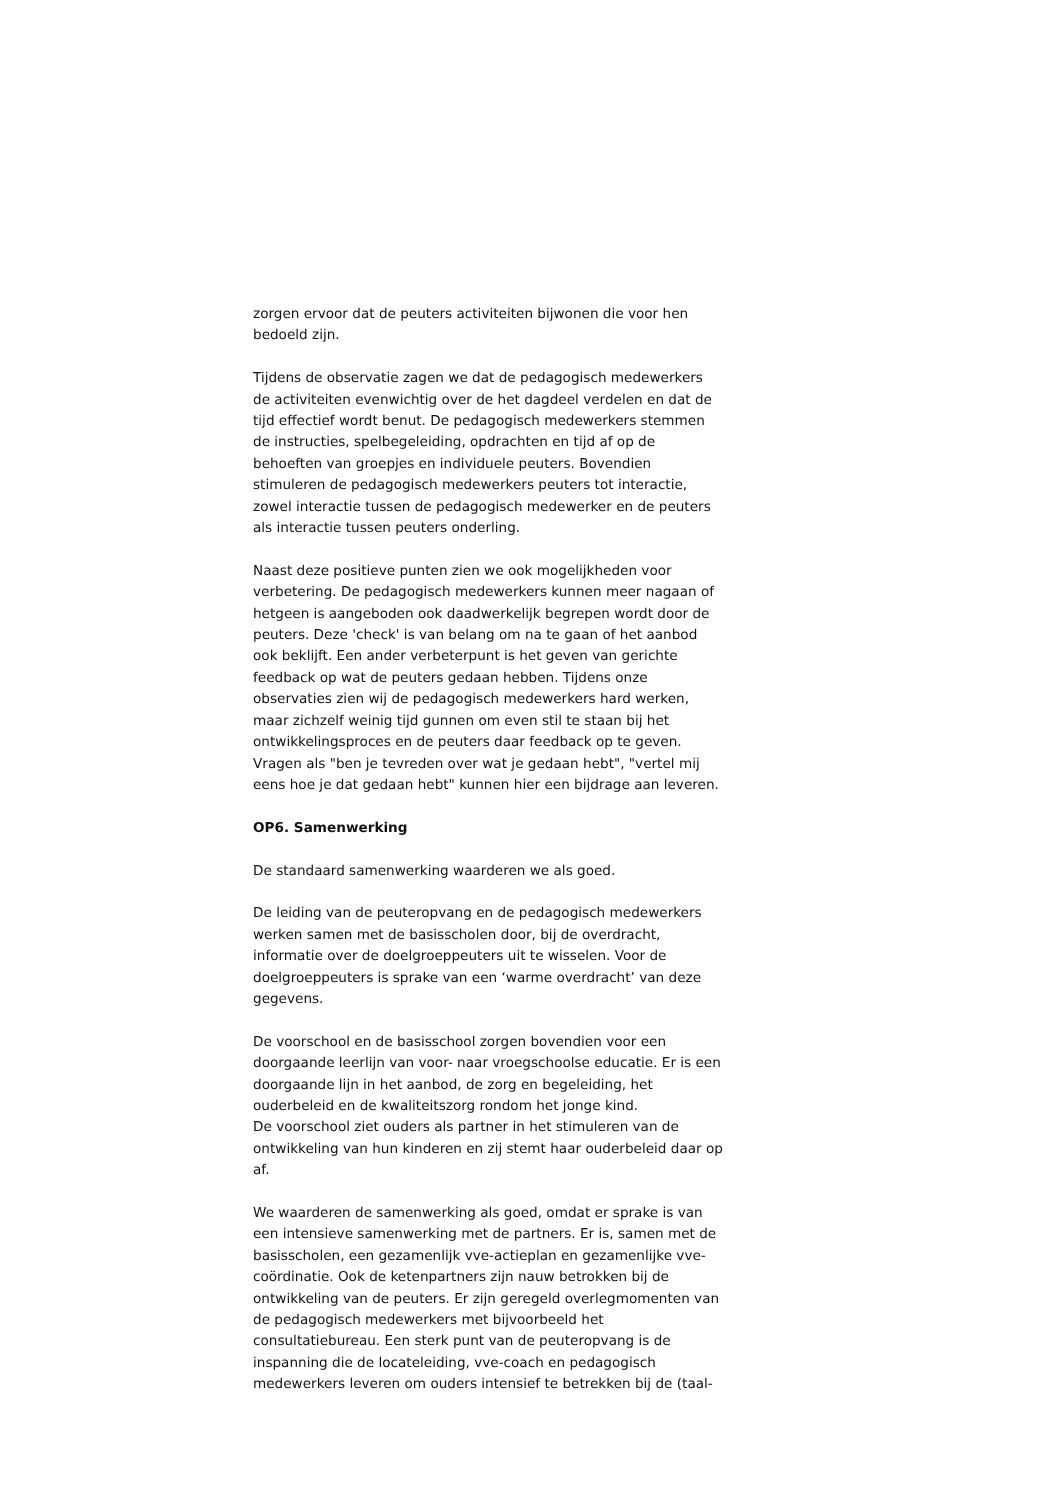zorgen ervoor dat de peuters activiteiten bijwonen die voor hen bedoeld zijn.
Tijdens de observatie zagen we dat de pedagogisch medewerkers de activiteiten evenwichtig over de het dagdeel verdelen en dat de tijd effectief wordt benut. De pedagogisch medewerkers stemmen de instructies, spelbegeleiding, opdrachten en tijd af op de behoeften van groepjes en individuele peuters. Bovendien stimuleren de pedagogisch medewerkers peuters tot interactie, zowel interactie tussen de pedagogisch medewerker en de peuters als interactie tussen peuters onderling.
Naast deze positieve punten zien we ook mogelijkheden voor verbetering. De pedagogisch medewerkers kunnen meer nagaan of hetgeen is aangeboden ook daadwerkelijk begrepen wordt door de peuters. Deze 'check' is van belang om na te gaan of het aanbod ook beklijft. Een ander verbeterpunt is het geven van gerichte feedback op wat de peuters gedaan hebben. Tijdens onze observaties zien wij de pedagogisch medewerkers hard werken, maar zichzelf weinig tijd gunnen om even stil te staan bij het ontwikkelingsproces en de peuters daar feedback op te geven. Vragen als "ben je tevreden over wat je gedaan hebt", "vertel mij eens hoe je dat gedaan hebt" kunnen hier een bijdrage aan leveren.
OP6. Samenwerking
De standaard samenwerking waarderen we als goed.
De leiding van de peuteropvang en de pedagogisch medewerkers werken samen met de basisscholen door, bij de overdracht, informatie over de doelgroeppeuters uit te wisselen. Voor de doelgroeppeuters is sprake van een ‘warme overdracht’ van deze gegevens.
De voorschool en de basisschool zorgen bovendien voor een doorgaande leerlijn van voor- naar vroegschoolse educatie. Er is een doorgaande lijn in het aanbod, de zorg en begeleiding, het ouderbeleid en de kwaliteitszorg rondom het jonge kind.
De voorschool ziet ouders als partner in het stimuleren van de ontwikkeling van hun kinderen en zij stemt haar ouderbeleid daar op af.
We waarderen de samenwerking als goed, omdat er sprake is van een intensieve samenwerking met de partners. Er is, samen met de basisscholen, een gezamenlijk vve-actieplan en gezamenlijke vve-coördinatie. Ook de ketenpartners zijn nauw betrokken bij de ontwikkeling van de peuters. Er zijn geregeld overlegmomenten van de pedagogisch medewerkers met bijvoorbeeld het consultatiebureau. Een sterk punt van de peuteropvang is de inspanning die de locateleiding, vve-coach en pedagogisch medewerkers leveren om ouders intensief te betrekken bij de (taal-